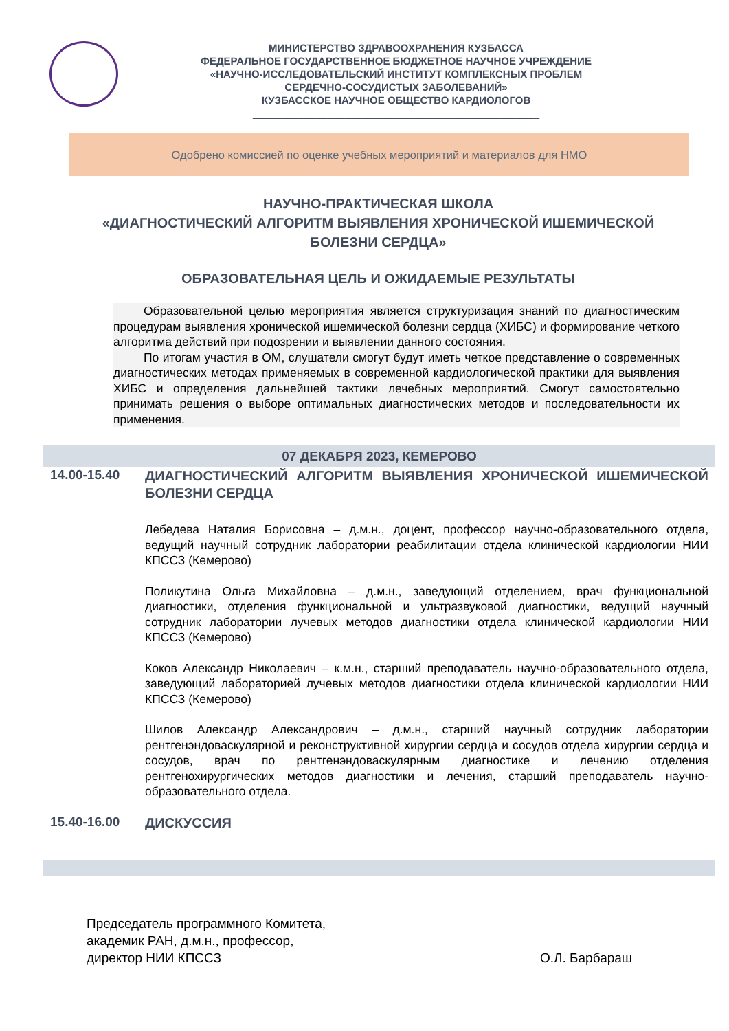МИНИСТЕРСТВО ЗДРАВООХРАНЕНИЯ КУЗБАССА
ФЕДЕРАЛЬНОЕ ГОСУДАРСТВЕННОЕ БЮДЖЕТНОЕ НАУЧНОЕ УЧРЕЖДЕНИЕ
«НАУЧНО-ИССЛЕДОВАТЕЛЬСКИЙ ИНСТИТУТ КОМПЛЕКСНЫХ ПРОБЛЕМ
СЕРДЕЧНО-СОСУДИСТЫХ ЗАБОЛЕВАНИЙ»
КУЗБАССКОЕ НАУЧНОЕ ОБЩЕСТВО КАРДИОЛОГОВ
__________________________________________________
Одобрено комиссией по оценке учебных мероприятий и материалов для НМО
НАУЧНО-ПРАКТИЧЕСКАЯ ШКОЛА
«ДИАГНОСТИЧЕСКИЙ АЛГОРИТМ ВЫЯВЛЕНИЯ ХРОНИЧЕСКОЙ ИШЕМИЧЕСКОЙ БОЛЕЗНИ СЕРДЦА»
ОБРАЗОВАТЕЛЬНАЯ ЦЕЛЬ И ОЖИДАЕМЫЕ РЕЗУЛЬТАТЫ
Образовательной целью мероприятия является структуризация знаний по диагностическим процедурам выявления хронической ишемической болезни сердца (ХИБС) и формирование четкого алгоритма действий при подозрении и выявлении данного состояния.
По итогам участия в ОМ, слушатели смогут будут иметь четкое представление о современных диагностических методах применяемых в современной кардиологической практики для выявления ХИБС и определения дальнейшей тактики лечебных мероприятий. Смогут самостоятельно принимать решения о выборе оптимальных диагностических методов и последовательности их применения.
07 ДЕКАБРЯ 2023, КЕМЕРОВО
14.00-15.40
ДИАГНОСТИЧЕСКИЙ АЛГОРИТМ ВЫЯВЛЕНИЯ ХРОНИЧЕСКОЙ ИШЕМИЧЕСКОЙ БОЛЕЗНИ СЕРДЦА
Лебедева Наталия Борисовна – д.м.н., доцент, профессор научно-образовательного отдела, ведущий научный сотрудник лаборатории реабилитации отдела клинической кардиологии НИИ КПССЗ (Кемерово)
Поликутина Ольга Михайловна – д.м.н., заведующий отделением, врач функциональной диагностики, отделения функциональной и ультразвуковой диагностики, ведущий научный сотрудник лаборатории лучевых методов диагностики отдела клинической кардиологии НИИ КПССЗ (Кемерово)
Коков Александр Николаевич – к.м.н., старший преподаватель научно-образовательного отдела, заведующий лабораторией лучевых методов диагностики отдела клинической кардиологии НИИ КПССЗ (Кемерово)
Шилов Александр Александрович – д.м.н., старший научный сотрудник лаборатории рентгенэндоваскулярной и реконструктивной хирургии сердца и сосудов отдела хирургии сердца и сосудов, врач по рентгенэндоваскулярным диагностике и лечению отделения рентгенохирургических методов диагностики и лечения, старший преподаватель научно-образовательного отдела.
15.40-16.00
ДИСКУССИЯ
Председатель программного Комитета,
академик РАН, д.м.н., профессор,
директор НИИ КПССЗ
О.Л. Барбараш